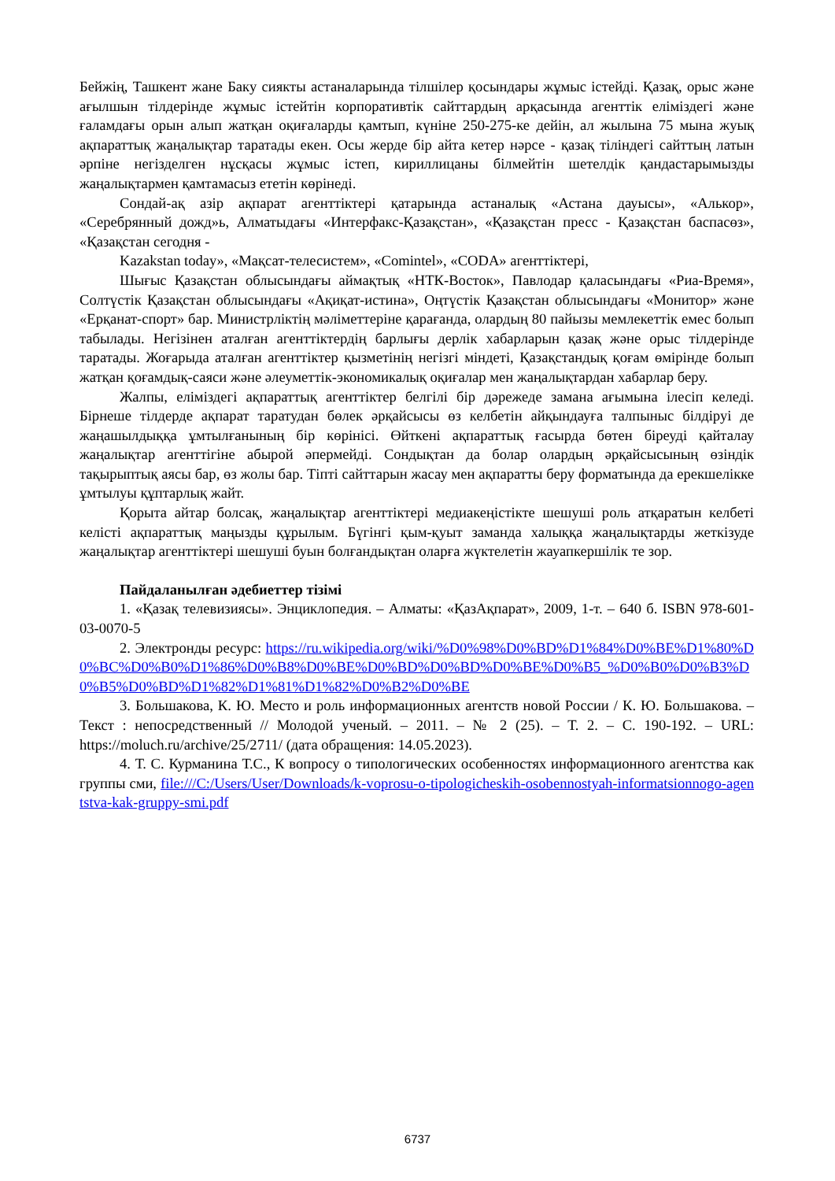Бейжің, Ташкент жане Баку сиякты астаналарында тілшілер қосындары жұмыс істейді. Қазақ, орыс және ағылшын тілдерінде жұмыс істейтін корпоративтік сайттардың арқасында агенттік еліміздегі және ғаламдағы орын алып жатқан оқиғаларды қамтып, күніне 250-275-ке дейін, ал жылына 75 мына жуық ақпараттық жаңалықтар таратады екен. Осы жерде бір айта кетер нәрсе - қазақ тіліндегі сайттың латын әрпіне негізделген нұсқасы жұмыс істеп, кириллицаны білмейтін шетелдік қандастарымызды жаңалықтармен қамтамасыз ететін көрінеді.
Сондай-ақ азір ақпарат агенттіктері қатарында астаналық «Астана дауысы», «Алькор», «Серебрянный дожд»ь, Алматыдағы «Интерфакс-Қазақстан», «Қазақстан пресс - Қазақстан баспасөз», «Қазақстан сегодня -
Kazakstan today», «Мақсат-телесистем», «Comintel», «CODA» агенттіктері,
Шығыс Қазақстан облысындағы аймақтық «НТК-Восток», Павлодар қаласындағы «Риа-Время», Солтүстік Қазақстан облысындағы «Ақиқат-истина», Оңтүстік Қазақстан облысындағы «Монитор» және «Ерқанат-спорт» бар. Министрліктің мәліметтеріне қарағанда, олардың 80 пайызы мемлекеттік емес болып табылады. Негізінен аталған агенттіктердің барлығы дерлік хабарларын қазақ және орыс тілдерінде таратады. Жоғарыда аталған агенттіктер қызметінің негізгі міндеті, Қазақстандық қоғам өмірінде болып жатқан қоғамдық-саяси және әлеуметтік-экономикалық оқиғалар мен жаңалықтардан хабарлар беру.
Жалпы, еліміздегі ақпараттық агенттіктер белгілі бір дәрежеде замана ағымына ілесіп келеді. Бірнеше тілдерде ақпарат таратудан бөлек әрқайсысы өз келбетін айқындауға талпыныс білдіруі де жаңашылдыққа ұмтылғанының бір көрінісі. Өйткені ақпараттық ғасырда бөтен біреуді қайталау жаңалықтар агенттігіне абырой әпермейді. Сондықтан да болар олардың әрқайсысының өзіндік тақырыптық аясы бар, өз жолы бар. Тіпті сайттарын жасау мен ақпаратты беру форматында да ерекшелікке ұмтылуы құптарлық жайт.
Қорыта айтар болсақ, жаңалықтар агенттіктері медиакеңістікте шешуші роль атқаратын келбеті келісті ақпараттық маңызды құрылым. Бүгінгі қым-қуыт заманда халыққа жаңалықтарды жеткізуде жаңалықтар агенттіктері шешуші буын болғандықтан оларға жүктелетін жауапкершілік те зор.
Пайдаланылған әдебиеттер тізімі
1. «Қазақ телевизиясы». Энциклопедия. – Алматы: «ҚазАқпарат», 2009, 1-т. – 640 б. ISBN 978-601-03-0070-5
2. Электронды ресурс: https://ru.wikipedia.org/wiki/%D0%98%D0%BD%D1%84%D0%BE%D1%80%D0%BC%D0%B0%D1%86%D0%B8%D0%BE%D0%BD%D0%BD%D0%BE%D0%B5_%D0%B0%D0%B3%D0%B5%D0%BD%D1%82%D1%81%D1%82%D0%B2%D0%BE
3. Большакова, К. Ю. Место и роль информационных агентств новой России / К. Ю. Большакова. – Текст : непосредственный // Молодой ученый. – 2011. – № 2 (25). – Т. 2. – С. 190-192. – URL: https://moluch.ru/archive/25/2711/ (дата обращения: 14.05.2023).
4. Т. С. Курманина Т.С., К вопросу о типологических особенностях информационного агентства как группы сми, file:///C:/Users/User/Downloads/k-voprosu-o-tipologicheskih-osobennostyah-informatsionnogo-agentstva-kak-gruppy-smi.pdf
6737